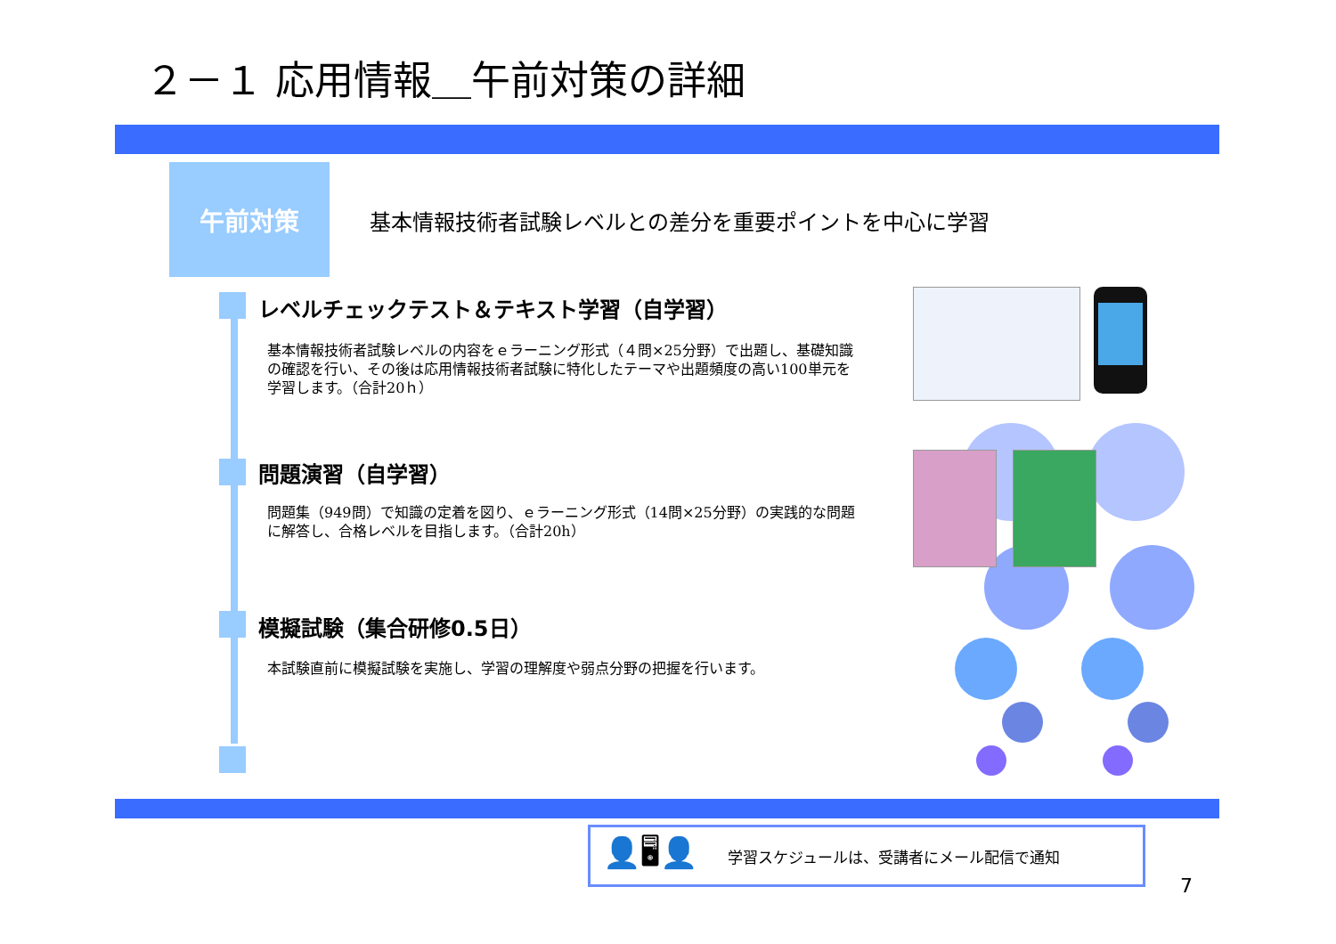２－１ 応用情報＿午前対策の詳細
午前対策
基本情報技術者試験レベルとの差分を重要ポイントを中心に学習
レベルチェックテスト＆テキスト学習（自学習）
基本情報技術者試験レベルの内容をｅラーニング形式（４問×25分野）で出題し、基礎知識の確認を行い、その後は応用情報技術者試験に特化したテーマや出題頻度の高い100単元を学習します。（合計20ｈ）
問題演習（自学習）
問題集（949問）で知識の定着を図り、ｅラーニング形式（14問×25分野）の実践的な問題に解答し、合格レベルを目指します。（合計20h）
模擬試験（集合研修0.5日）
本試験直前に模擬試験を実施し、学習の理解度や弱点分野の把握を行います。
👤🖥👤 学習スケジュールは、受講者にメール配信で通知
7